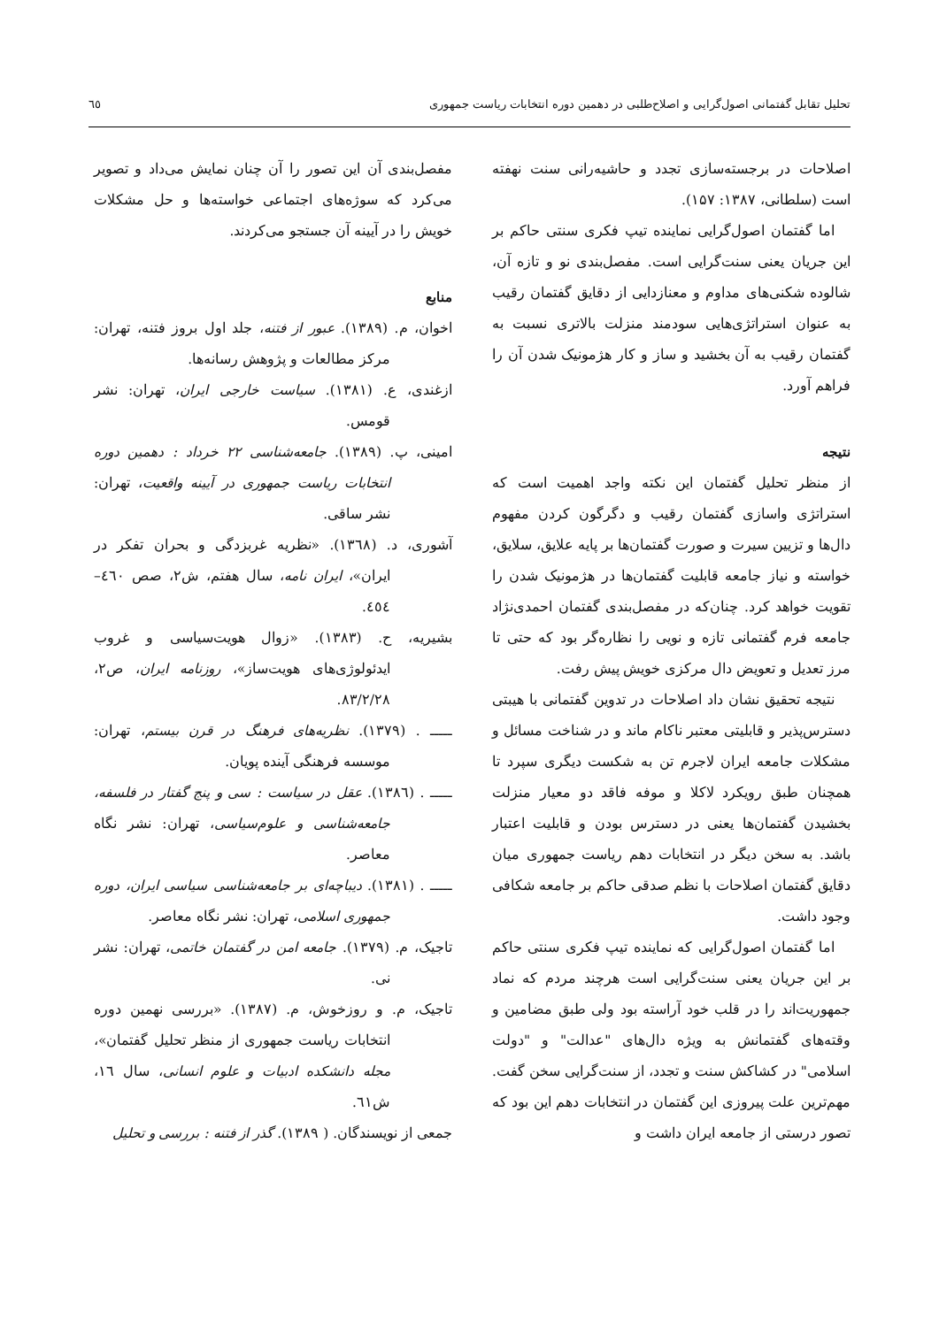تحلیل تقابل گفتمانی اصول‌گرایی و اصلاح‌طلبی در دهمین دوره انتخابات ریاست جمهوری ٦٥
اصلاحات در برجسته‌سازی تجدد و حاشیه‌رانی سنت نهفته است (سلطانی، ۱۳۸۷: ۱۵۷).
اما گفتمان اصول‌گرایی نماینده تیپ فکری سنتی حاکم بر این جریان یعنی سنت‌گرایی است. مفصل‌بندی نو و تازه آن، شالوده شکنی‌های مداوم و معنازدایی از دقایق گفتمان رقیب به عنوان استراتژی‌هایی سودمند منزلت بالاتری نسبت به گفتمان رقیب به آن بخشید و ساز و کار هژمونیک شدن آن را فراهم آورد.
نتیجه
از منظر تحلیل گفتمان این نکته واجد اهمیت است که استراتژی واسازی گفتمان رقیب و دگرگون کردن مفهوم دال‌ها و تزیین سیرت و صورت گفتمان‌ها بر پایه علایق، سلایق، خواسته و نیاز جامعه قابلیت گفتمان‌ها در هژمونیک شدن را تقویت خواهد کرد. چنان‌که در مفصل‌بندی گفتمان احمدی‌نژاد جامعه فرم گفتمانی تازه و نویی را نظاره‌گر بود که حتی تا مرز تعدیل و تعویض دال مرکزی خویش پیش رفت.
نتیجه تحقیق نشان داد اصلاحات در تدوین گفتمانی با هیبتی دسترس‌پذیر و قابلیتی معتبر ناکام ماند و در شناخت مسائل و مشکلات جامعه ایران لاجرم تن به شکست دیگری سپرد تا همچنان طبق رویکرد لاکلا و موفه فاقد دو معیار منزلت بخشیدن گفتمان‌ها یعنی در دسترس بودن و قابلیت اعتبار باشد. به سخن دیگر در انتخابات دهم ریاست جمهوری میان دقایق گفتمان اصلاحات با نظم صدقی حاکم بر جامعه شکافی وجود داشت.
اما گفتمان اصول‌گرایی که نماینده تیپ فکری سنتی حاکم بر این جریان یعنی سنت‌گرایی است هرچند مردم که نماد جمهوریت‌اند را در قلب خود آراسته بود ولی طبق مضامین و وقته‌های گفتمانش به ویژه دال‌های "عدالت" و "دولت اسلامی" در کشاکش سنت و تجدد، از سنت‌گرایی سخن گفت. مهم‌ترین علت پیروزی این گفتمان در انتخابات دهم این بود که تصور درستی از جامعه ایران داشت و
مفصل‌بندی آن این تصور را آن چنان نمایش می‌داد و تصویر می‌کرد که سوژه‌های اجتماعی خواسته‌ها و حل مشکلات خویش را در آیینه آن جستجو می‌کردند.
منابع
اخوان، م. (۱۳۸۹). عبور از فتنه، جلد اول بروز فتنه، تهران: مرکز مطالعات و پژوهش رسانه‌ها.
ازغندی، ع. (۱۳۸۱). سیاست خارجی ایران، تهران: نشر قومس.
امینی، پ. (۱۳۸۹). جامعه‌شناسی ۲۲ خرداد : دهمین دوره انتخابات ریاست جمهوری در آیینه واقعیت، تهران: نشر ساقی.
آشوری، د. (١٣٦٨). «نظریه غربزدگی و بحران تفکر در ایران»، ایران نامه، سال هفتم، ش۲، صص ٤٦٠–٤٥٤.
بشیریه، ح. (۱۳۸۳). «زوال هویت‌سیاسی و غروب ایدئولوژی‌های هویت‌ساز»، روزنامه ایران، ص۲، ۸۳/۲/۲۸.
ـــــ . (۱۳۷۹). نظریه‌های فرهنگ در قرن بیستم، تهران: موسسه فرهنگی آینده پویان.
ـــــ . (١٣٨٦). عقل در سیاست : سی و پنج گفتار در فلسفه، جامعه‌شناسی و علوم‌سیاسی، تهران: نشر نگاه معاصر.
ـــــ . (۱۳۸۱). دیباچه‌ای بر جامعه‌شناسی سیاسی ایران، دوره جمهوری اسلامی، تهران: نشر نگاه معاصر.
تاجیک، م. (۱۳۷۹). جامعه امن در گفتمان خاتمی، تهران: نشر نی.
تاجیک، م. و روزخوش، م. (۱۳۸۷). «بررسی نهمین دوره انتخابات ریاست جمهوری از منظر تحلیل گفتمان»، مجله دانشکده ادبیات و علوم انسانی، سال ١٦، ش٦١.
جمعی از نویسندگان. ( ۱۳۸۹). گذر از فتنه : بررسی و تحلیل